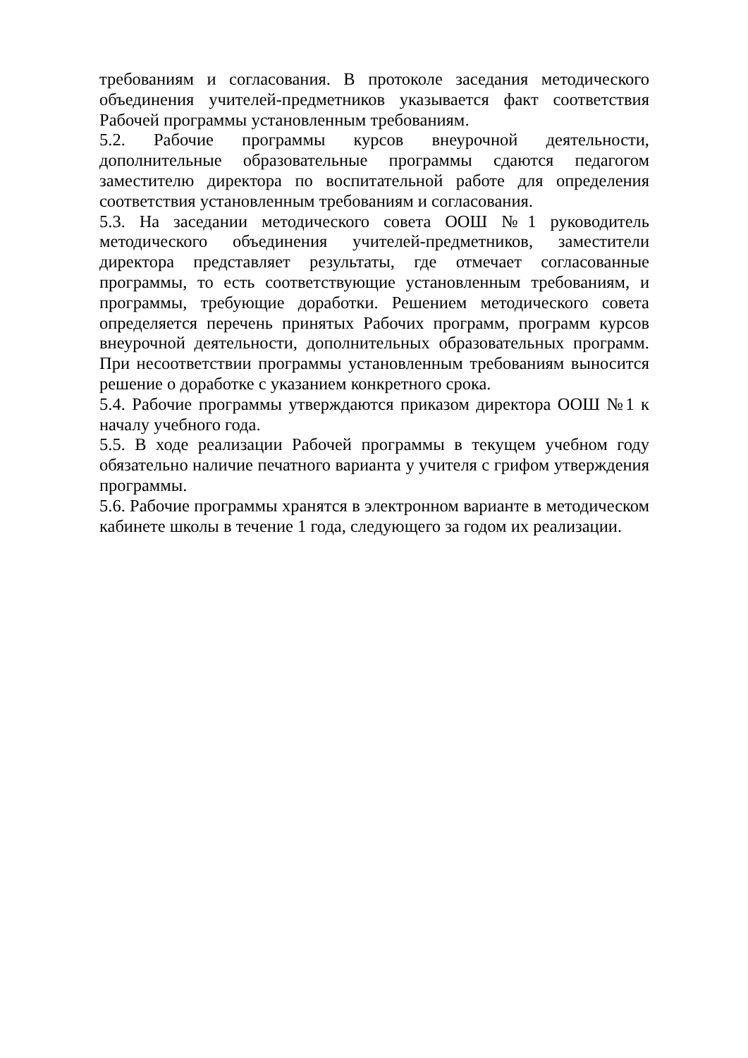требованиям и согласования. В протоколе заседания методического объединения учителей-предметников указывается факт соответствия Рабочей программы установленным требованиям.
5.2. Рабочие программы курсов внеурочной деятельности, дополнительные образовательные программы сдаются педагогом заместителю директора по воспитательной работе для определения соответствия установленным требованиям и согласования.
5.3. На заседании методического совета ООШ №1 руководитель методического объединения учителей-предметников, заместители директора представляет результаты, где отмечает согласованные программы, то есть соответствующие установленным требованиям, и программы, требующие доработки. Решением методического совета определяется перечень принятых Рабочих программ, программ курсов внеурочной деятельности, дополнительных образовательных программ. При несоответствии программы установленным требованиям выносится решение о доработке с указанием конкретного срока.
5.4. Рабочие программы утверждаются приказом директора ООШ №1 к началу учебного года.
5.5. В ходе реализации Рабочей программы в текущем учебном году обязательно наличие печатного варианта у учителя с грифом утверждения программы.
5.6. Рабочие программы хранятся в электронном варианте в методическом кабинете школы в течение 1 года, следующего за годом их реализации.